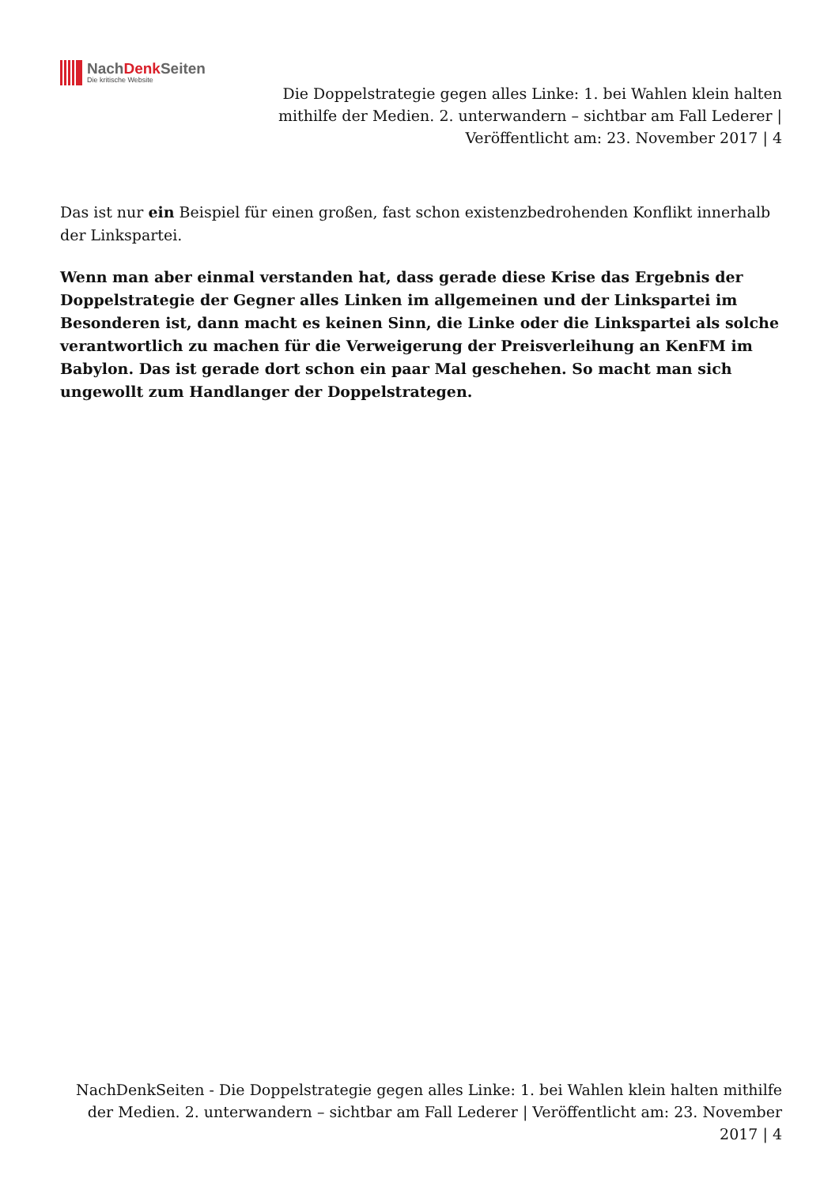NachDenk Seiten
Die kritische Website
Die Doppelstrategie gegen alles Linke: 1. bei Wahlen klein halten mithilfe der Medien. 2. unterwandern – sichtbar am Fall Lederer | Veröffentlicht am: 23. November 2017 | 4
Das ist nur ein Beispiel für einen großen, fast schon existenzbedrohenden Konflikt innerhalb der Linkspartei.
Wenn man aber einmal verstanden hat, dass gerade diese Krise das Ergebnis der Doppelstrategie der Gegner alles Linken im allgemeinen und der Linkspartei im Besonderen ist, dann macht es keinen Sinn, die Linke oder die Linkspartei als solche verantwortlich zu machen für die Verweigerung der Preisverleihung an KenFM im Babylon. Das ist gerade dort schon ein paar Mal geschehen. So macht man sich ungewollt zum Handlanger der Doppelstrategen.
NachDenkSeiten - Die Doppelstrategie gegen alles Linke: 1. bei Wahlen klein halten mithilfe der Medien. 2. unterwandern – sichtbar am Fall Lederer | Veröffentlicht am: 23. November 2017 | 4